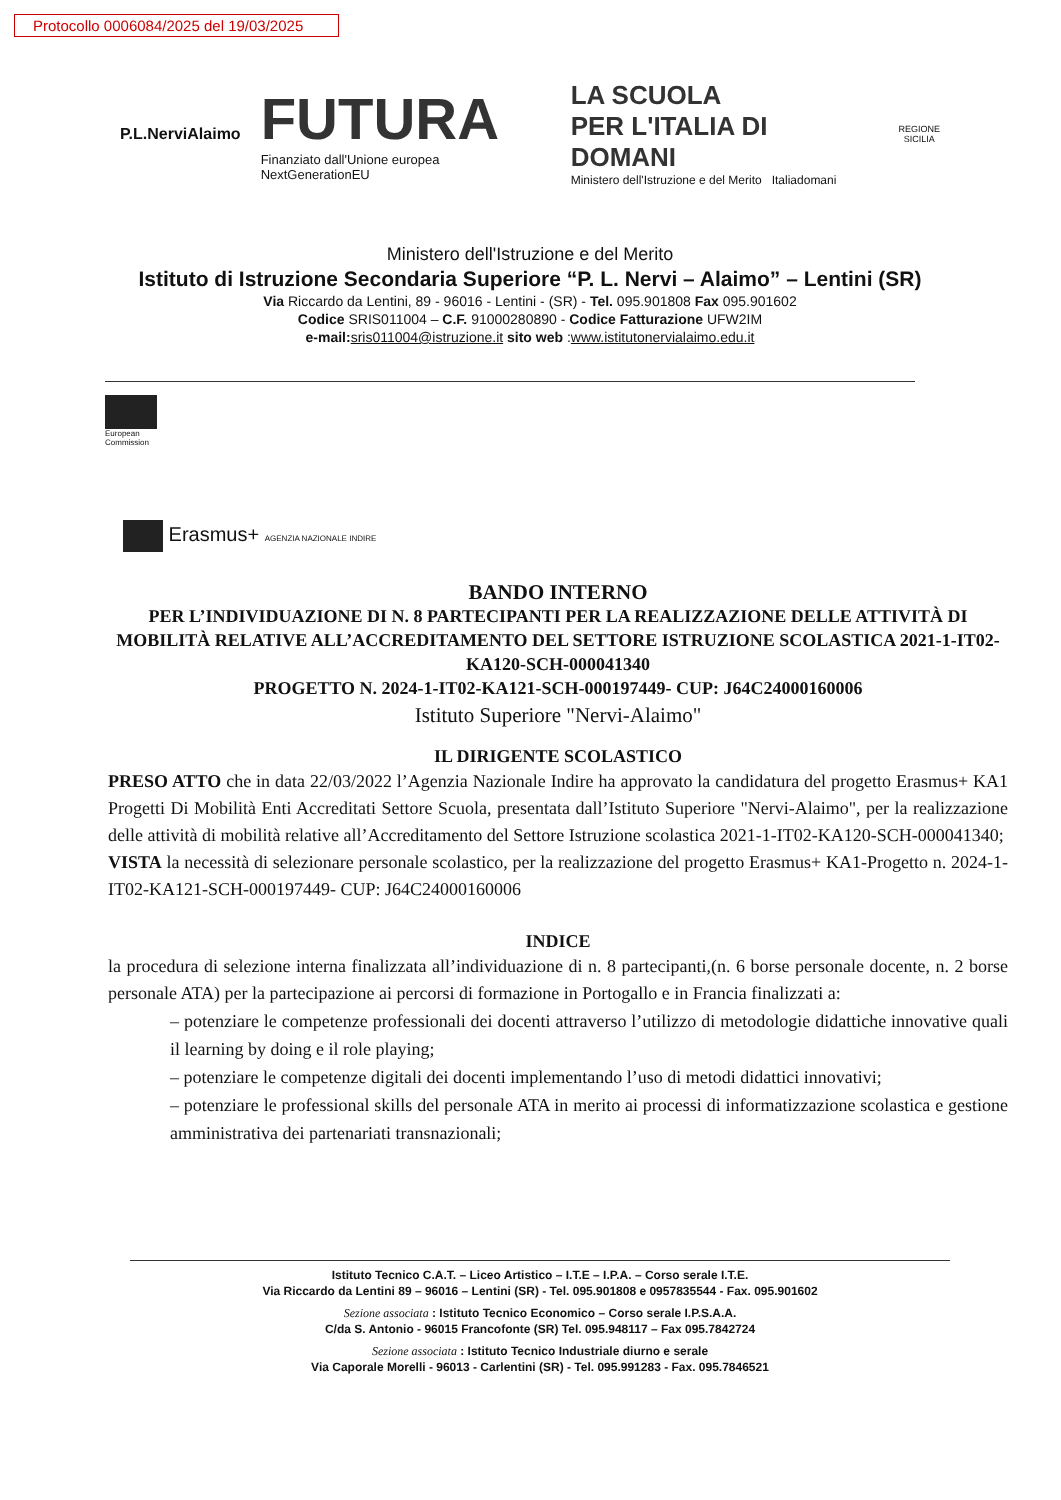Protocollo 0006084/2025 del 19/03/2025
P.L.NerviAlaimo
FUTURA
Finanziato dall'Unione europea NextGenerationEU
LA SCUOLA
PER L'ITALIA DI DOMANI
Ministero dell'Istruzione e del Merito Italiadomani
REGIONE
SICILIA
Ministero dell'Istruzione e del Merito
Istituto di Istruzione Secondaria Superiore “P. L. Nervi – Alaimo” – Lentini (SR)
Via Riccardo da Lentini, 89 - 96016 - Lentini - (SR) - Tel. 095.901808 Fax 095.901602
Codice SRIS011004 – C.F. 91000280890 - Codice Fatturazione UFW2IM
e-mail: sris011004@istruzione.it sito web :www.istitutonervialaimo.edu.it
European
Commission
Erasmus+ AGENZIA NAZIONALE INDIRE
BANDO INTERNO
PER L’INDIVIDUAZIONE DI N. 8 PARTECIPANTI PER LA REALIZZAZIONE DELLE ATTIVITÀ DI MOBILITÀ RELATIVE ALL’ACCREDITAMENTO DEL SETTORE ISTRUZIONE SCOLASTICA 2021-1-IT02-KA120-SCH-000041340
PROGETTO N. 2024-1-IT02-KA121-SCH-000197449- CUP: J64C24000160006
Istituto Superiore "Nervi-Alaimo"
IL DIRIGENTE SCOLASTICO
PRESO ATTO che in data 22/03/2022 l’Agenzia Nazionale Indire ha approvato la candidatura del progetto Erasmus+ KA1 Progetti Di Mobilità Enti Accreditati Settore Scuola, presentata dall’Istituto Superiore "Nervi-Alaimo", per la realizzazione delle attività di mobilità relative all’Accreditamento del Settore Istruzione scolastica 2021-1-IT02-KA120-SCH-000041340;
VISTA la necessità di selezionare personale scolastico, per la realizzazione del progetto Erasmus+ KA1-Progetto n. 2024-1-IT02-KA121-SCH-000197449- CUP: J64C24000160006
INDICE
la procedura di selezione interna finalizzata all’individuazione di n. 8 partecipanti,(n. 6 borse personale docente, n. 2 borse personale ATA) per la partecipazione ai percorsi di formazione in Portogallo e in Francia finalizzati a:
– potenziare le competenze professionali dei docenti attraverso l’utilizzo di metodologie didattiche innovative quali il learning by doing e il role playing;
– potenziare le competenze digitali dei docenti implementando l’uso di metodi didattici innovativi;
– potenziare le professional skills del personale ATA in merito ai processi di informatizzazione scolastica e gestione amministrativa dei partenariati transnazionali;
Istituto Tecnico C.A.T. – Liceo Artistico – I.T.E – I.P.A. – Corso serale I.T.E.
Via Riccardo da Lentini 89 – 96016 – Lentini (SR) - Tel. 095.901808 e 0957835544 - Fax. 095.901602
Sezione associata : Istituto Tecnico Economico – Corso serale I.P.S.A.A.
C/da S. Antonio - 96015 Francofonte (SR) Tel. 095.948117 – Fax 095.7842724
Sezione associata : Istituto Tecnico Industriale diurno e serale
Via Caporale Morelli - 96013 - Carlentini (SR) - Tel. 095.991283 - Fax. 095.7846521